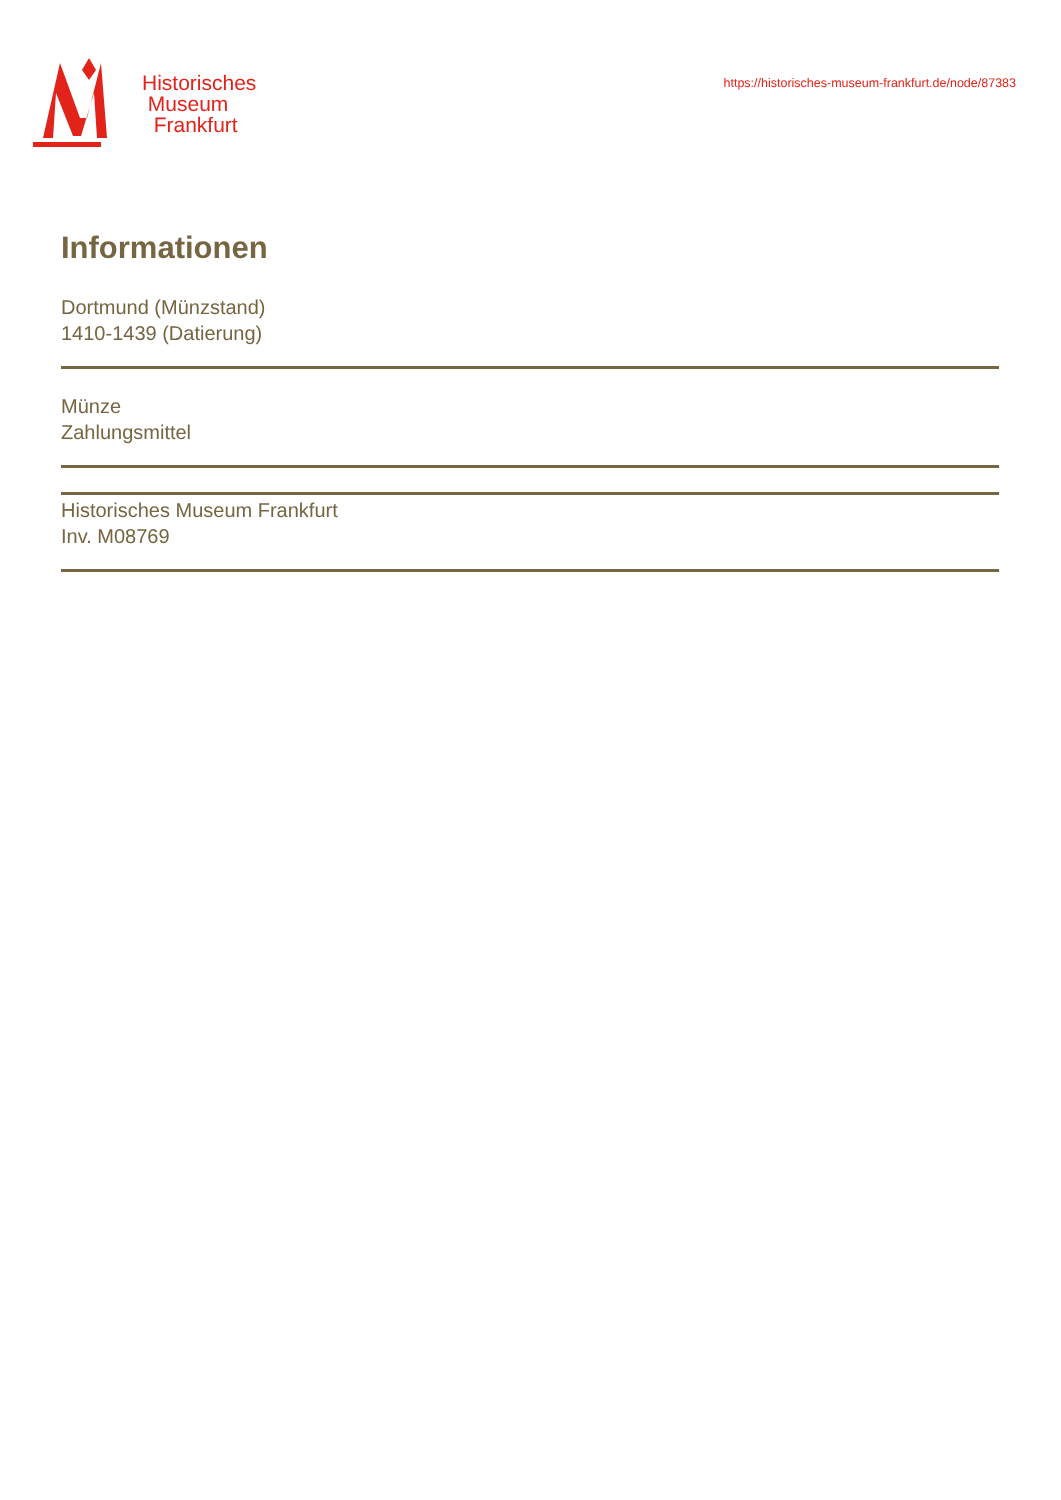Historisches
Museum
Frankfurt
https://historisches-museum-frankfurt.de/node/87383
Informationen
Dortmund (Münzstand)
1410-1439 (Datierung)
Münze
Zahlungsmittel
Historisches Museum Frankfurt
Inv. M08769